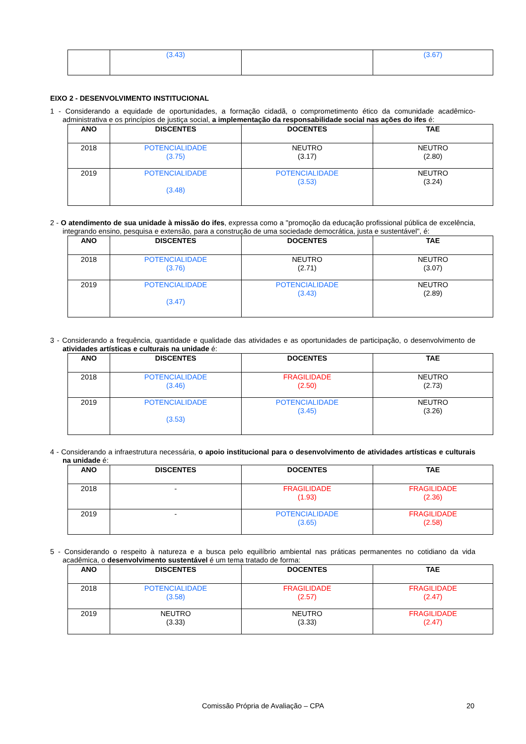| | (3.43) | | (3.67) |
EIXO 2 - DESENVOLVIMENTO INSTITUCIONAL
1 - Considerando a equidade de oportunidades, a formação cidadã, o comprometimento ético da comunidade acadêmico-administrativa e os princípios de justiça social, a implementação da responsabilidade social nas ações do ifes é:
| ANO | DISCENTES | DOCENTES | TAE |
| --- | --- | --- | --- |
| 2018 | POTENCIALIDADE (3.75) | NEUTRO (3.17) | NEUTRO (2.80) |
| 2019 | POTENCIALIDADE (3.48) | POTENCIALIDADE (3.53) | NEUTRO (3.24) |
2 - O atendimento de sua unidade à missão do ifes, expressa como a "promoção da educação profissional pública de excelência, integrando ensino, pesquisa e extensão, para a construção de uma sociedade democrática, justa e sustentável", é:
| ANO | DISCENTES | DOCENTES | TAE |
| --- | --- | --- | --- |
| 2018 | POTENCIALIDADE (3.76) | NEUTRO (2.71) | NEUTRO (3.07) |
| 2019 | POTENCIALIDADE (3.47) | POTENCIALIDADE (3.43) | NEUTRO (2.89) |
3 - Considerando a frequência, quantidade e qualidade das atividades e as oportunidades de participação, o desenvolvimento de atividades artísticas e culturais na unidade é:
| ANO | DISCENTES | DOCENTES | TAE |
| --- | --- | --- | --- |
| 2018 | POTENCIALIDADE (3.46) | FRAGILIDADE (2.50) | NEUTRO (2.73) |
| 2019 | POTENCIALIDADE (3.53) | POTENCIALIDADE (3.45) | NEUTRO (3.26) |
4 - Considerando a infraestrutura necessária, o apoio institucional para o desenvolvimento de atividades artísticas e culturais na unidade é:
| ANO | DISCENTES | DOCENTES | TAE |
| --- | --- | --- | --- |
| 2018 | - | FRAGILIDADE (1.93) | FRAGILIDADE (2.36) |
| 2019 | - | POTENCIALIDADE (3.65) | FRAGILIDADE (2.58) |
5 - Considerando o respeito à natureza e a busca pelo equilíbrio ambiental nas práticas permanentes no cotidiano da vida acadêmica, o desenvolvimento sustentável é um tema tratado de forma:
| ANO | DISCENTES | DOCENTES | TAE |
| --- | --- | --- | --- |
| 2018 | POTENCIALIDADE (3.58) | FRAGILIDADE (2.57) | FRAGILIDADE (2.47) |
| 2019 | NEUTRO (3.33) | NEUTRO (3.33) | FRAGILIDADE (2.47) |
Comissão Própria de Avaliação – CPA 20